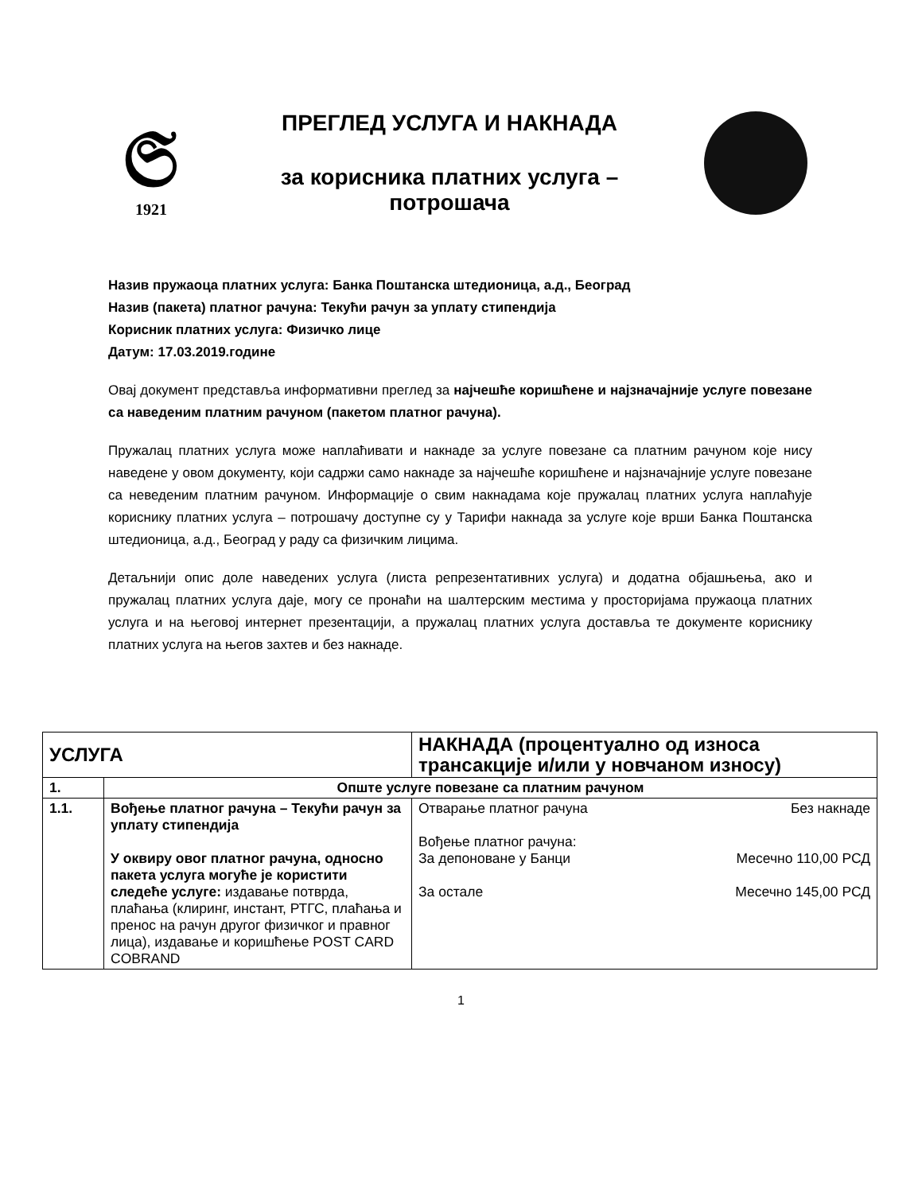𝔖
1921
ПРЕГЛЕД УСЛУГА И НАКНАДА
за корисника платних услуга –
потрошача
Назив пружаоца платних услуга: Банка Поштанска штедионица, а.д., Београд
Назив (пакета) платног рачуна: Текући рачун за уплату стипендија
Корисник платних услуга: Физичко лице
Датум: 17.03.2019.године
Овај документ представља информативни преглед за најчешће коришћене и најзначајније услуге повезане са наведеним платним рачуном (пакетом платног рачуна).
Пружалац платних услуга може наплаћивати и накнаде за услуге повезане са платним рачуном које нису наведене у овом документу, који садржи само накнаде за најчешће коришћене и најзначајније услуге повезане са неведеним платним рачуном. Информације о свим накнадама које пружалац платних услуга наплаћује кориснику платних услуга – потрошачу доступне су у Тарифи накнада за услуге које врши Банка Поштанска штедионица, а.д., Београд у раду са физичким лицима.
Детаљнији опис доле наведених услуга (листа репрезентативних услуга) и додатна објашњења, ако и пружалац платних услуга даје, могу се пронаћи на шалтерским местима у просторијама пружаоца платних услуга и на његовој интернет презентацији, а пружалац платних услуга доставља те документе кориснику платних услуга на његов захтев и без накнаде.
| УСЛУГА | | НАКНАДА (процентуално од износа трансакције и/или у новчаном износу) |
| --- | --- | --- |
| 1. | Опште услуге повезане са платним рачуном | |
| 1.1. | Вођење платног рачуна – Текући рачун за уплату стипендија У оквиру овог платног рачуна, односно пакета услуга могуће је користити следеће услуге: издавање потврда, плаћања (клиринг, инстант, РТГС, плаћања и пренос на рачун другог физичког и правног лица), издавање и коришћење POST CARD COBRAND | Отварање платног рачуна Без накнаде Вођење платног рачуна: За депоноване у Банци Месечно 110,00 РСД За остале Месечно 145,00 РСД |
1